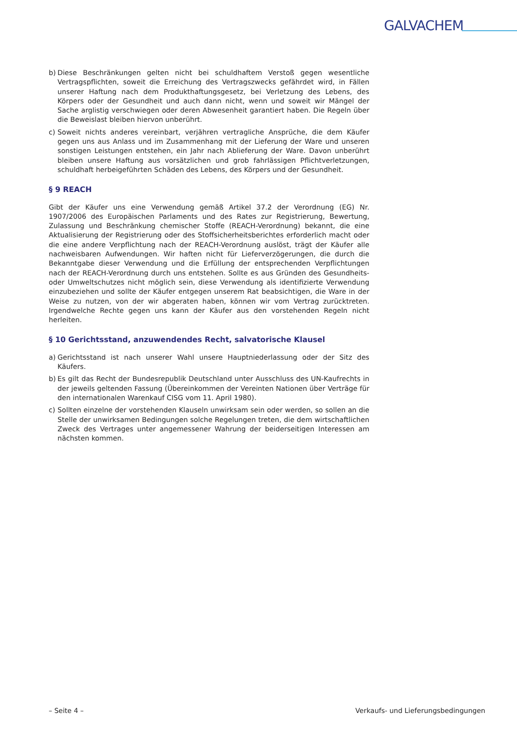GALVACHEM
b) Diese Beschränkungen gelten nicht bei schuldhaftem Verstoß gegen wesentliche Vertragspflichten, soweit die Erreichung des Vertragszwecks gefährdet wird, in Fällen unserer Haftung nach dem Produkthaftungsgesetz, bei Verletzung des Lebens, des Körpers oder der Gesundheit und auch dann nicht, wenn und soweit wir Mängel der Sache arglistig verschwiegen oder deren Abwesenheit garantiert haben. Die Regeln über die Beweislast bleiben hiervon unberührt.
c) Soweit nichts anderes vereinbart, verjähren vertragliche Ansprüche, die dem Käufer gegen uns aus Anlass und im Zusammenhang mit der Lieferung der Ware und unseren sonstigen Leistungen entstehen, ein Jahr nach Ablieferung der Ware. Davon unberührt bleiben unsere Haftung aus vorsätzlichen und grob fahrlässigen Pflichtverletzungen, schuldhaft herbeigeführten Schäden des Lebens, des Körpers und der Gesundheit.
§ 9 REACH
Gibt der Käufer uns eine Verwendung gemäß Artikel 37.2 der Verordnung (EG) Nr. 1907/2006 des Europäischen Parlaments und des Rates zur Registrierung, Bewertung, Zulassung und Beschränkung chemischer Stoffe (REACH-Verordnung) bekannt, die eine Aktualisierung der Registrierung oder des Stoffsicherheitsberichtes erforderlich macht oder die eine andere Verpflichtung nach der REACH-Verordnung auslöst, trägt der Käufer alle nachweisbaren Aufwendungen. Wir haften nicht für Lieferverzögerungen, die durch die Bekanntgabe dieser Verwendung und die Erfüllung der entsprechenden Verpflichtungen nach der REACH-Verordnung durch uns entstehen. Sollte es aus Gründen des Gesundheits- oder Umweltschutzes nicht möglich sein, diese Verwendung als identifizierte Verwendung einzubeziehen und sollte der Käufer entgegen unserem Rat beabsichtigen, die Ware in der Weise zu nutzen, von der wir abgeraten haben, können wir vom Vertrag zurücktreten. Irgendwelche Rechte gegen uns kann der Käufer aus den vorstehenden Regeln nicht herleiten.
§ 10 Gerichtsstand, anzuwendendes Recht, salvatorische Klausel
a) Gerichtsstand ist nach unserer Wahl unsere Hauptniederlassung oder der Sitz des Käufers.
b) Es gilt das Recht der Bundesrepublik Deutschland unter Ausschluss des UN-Kaufrechts in der jeweils geltenden Fassung (Übereinkommen der Vereinten Nationen über Verträge für den internationalen Warenkauf CISG vom 11. April 1980).
c) Sollten einzelne der vorstehenden Klauseln unwirksam sein oder werden, so sollen an die Stelle der unwirksamen Bedingungen solche Regelungen treten, die dem wirtschaftlichen Zweck des Vertrages unter angemessener Wahrung der beiderseitigen Interessen am nächsten kommen.
– Seite 4 – Verkaufs- und Lieferungsbedingungen